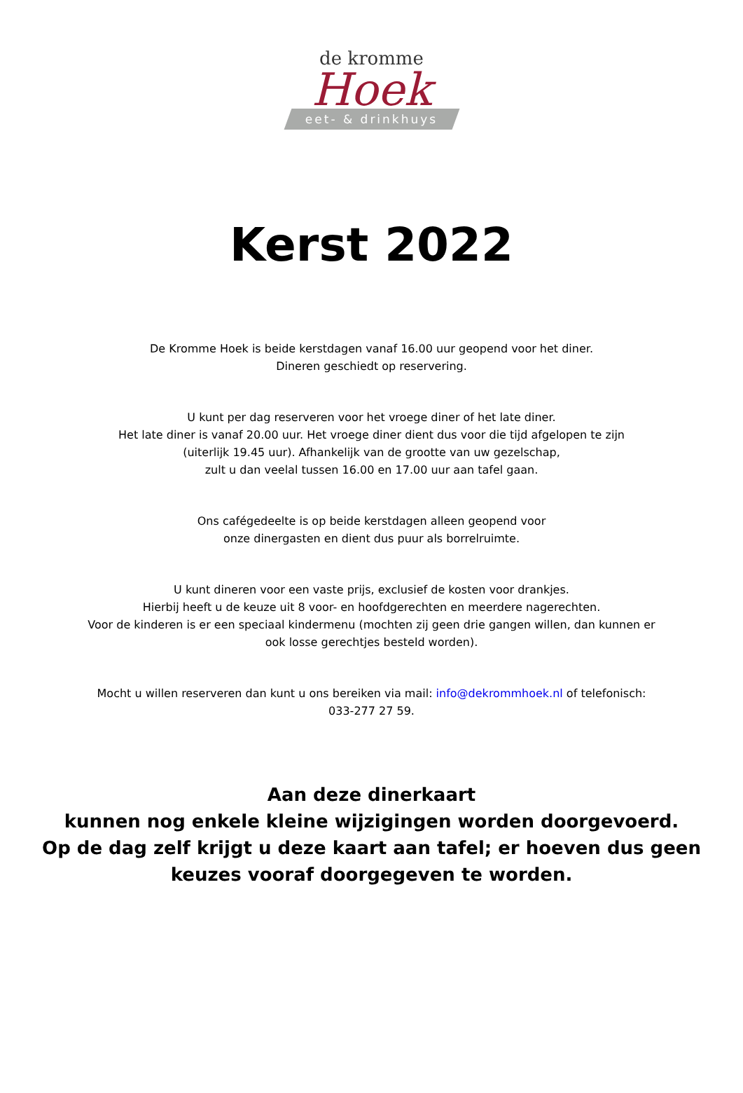de kromme
Hoek
eet- & drinkhuys
Kerst 2022
De Kromme Hoek is beide kerstdagen vanaf 16.00 uur geopend voor het diner.
Dineren geschiedt op reservering.
U kunt per dag reserveren voor het vroege diner of het late diner.
Het late diner is vanaf 20.00 uur. Het vroege diner dient dus voor die tijd afgelopen te zijn
(uiterlijk 19.45 uur). Afhankelijk van de grootte van uw gezelschap,
zult u dan veelal tussen 16.00 en 17.00 uur aan tafel gaan.
Ons cafégedeelte is op beide kerstdagen alleen geopend voor
onze dinergasten en dient dus puur als borrelruimte.
U kunt dineren voor een vaste prijs, exclusief de kosten voor drankjes.
Hierbij heeft u de keuze uit 8 voor- en hoofdgerechten en meerdere nagerechten.
Voor de kinderen is er een speciaal kindermenu (mochten zij geen drie gangen willen, dan kunnen er
ook losse gerechtjes besteld worden).
Mocht u willen reserveren dan kunt u ons bereiken via mail: info@dekrommhoek.nl of telefonisch:
033-277 27 59.
Aan deze dinerkaart
kunnen nog enkele kleine wijzigingen worden doorgevoerd.
Op de dag zelf krijgt u deze kaart aan tafel; er hoeven dus geen
keuzes vooraf doorgegeven te worden.